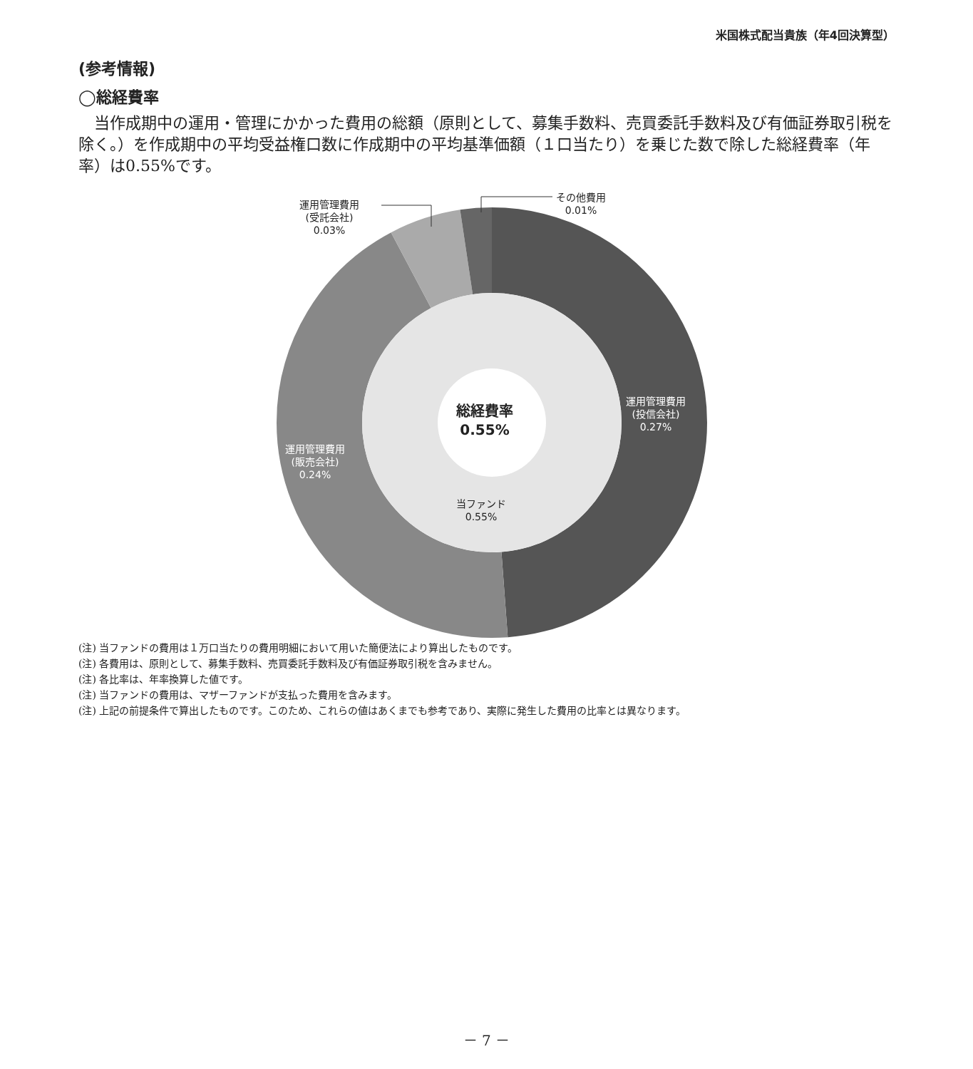米国株式配当貴族（年4回決算型）
(参考情報)
◯総経費率
当作成期中の運用・管理にかかった費用の総額（原則として、募集手数料、売買委託手数料及び有価証券取引税を除く。）を作成期中の平均受益権口数に作成期中の平均基準価額（１口当たり）を乗じた数で除した総経費率（年率）は0.55%です。
運用管理費用
(受託会社)
0.03%
その他費用
0.01%
運用管理費用
(投信会社)
0.27%
運用管理費用
(販売会社)
0.24%
当ファンド
0.55%
総経費率
0.55%
(注) 当ファンドの費用は１万口当たりの費用明細において用いた簡便法により算出したものです。
(注) 各費用は、原則として、募集手数料、売買委託手数料及び有価証券取引税を含みません。
(注) 各比率は、年率換算した値です。
(注) 当ファンドの費用は、マザーファンドが支払った費用を含みます。
(注) 上記の前提条件で算出したものです。このため、これらの値はあくまでも参考であり、実際に発生した費用の比率とは異なります。
－ 7 －